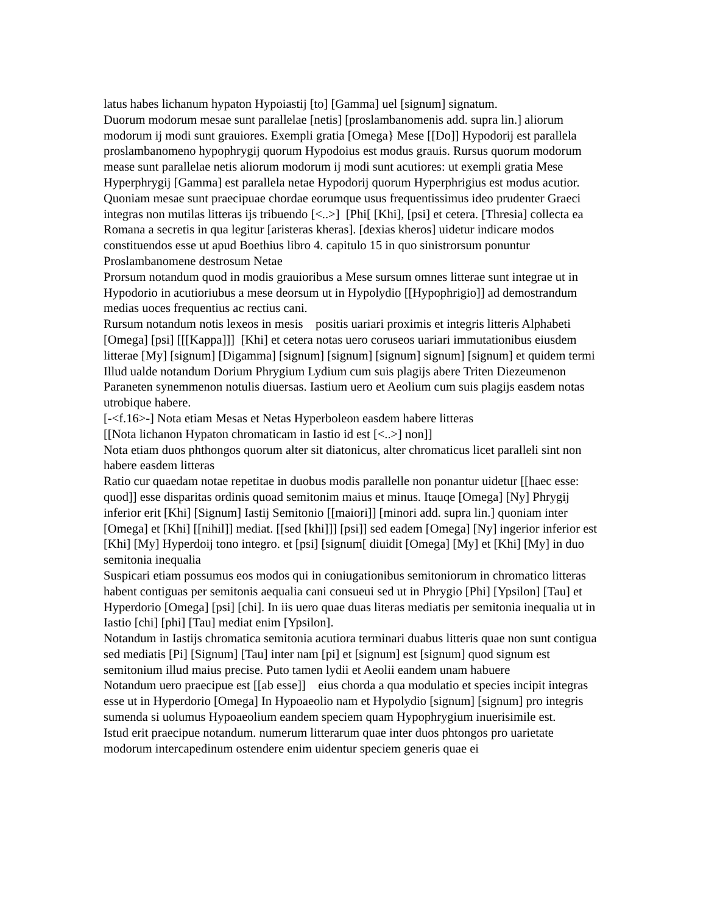latus habes lichanum hypaton Hypoiastij [to] [Gamma] uel [signum] signatum.
Duorum modorum mesae sunt parallelae [netis] [proslambanomenis add. supra lin.] aliorum modorum ij modi sunt grauiores. Exempli gratia [Omega} Mese [[Do]] Hypodorij est parallela proslambanomeno hypophrygij quorum Hypodoius est modus grauis. Rursus quorum modorum mease sunt parallelae netis aliorum modorum ij modi sunt acutiores: ut exempli gratia Mese Hyperphrygij [Gamma] est parallela netae Hypodorij quorum Hyperphrigius est modus acutior. Quoniam mesae sunt praecipuae chordae eorumque usus frequentissimus ideo prudenter Graeci integras non mutilas litteras ijs tribuendo [<..>] [Phi[ [Khi], [psi] et cetera. [Thresia] collecta ea Romana a secretis in qua legitur [aristeras kheras]. [dexias kheros] uidetur indicare modos constituendos esse ut apud Boethius libro 4. capitulo 15 in quo sinistrorsum ponuntur Proslambanomene destrosum Netae
Prorsum notandum quod in modis grauioribus a Mese sursum omnes litterae sunt integrae ut in Hypodorio in acutioriubus a mese deorsum ut in Hypolydio [[Hypophrigio]] ad demostrandum medias uoces frequentius ac rectius cani.
Rursum notandum notis lexeos in mesis positis uariari proximis et integris litteris Alphabeti [Omega] [psi] [[[Kappa]]] [Khi] et cetera notas uero coruseos uariari immutationibus eiusdem litterae [My] [signum] [Digamma] [signum] [signum] [signum] signum] [signum] et quidem termi
Illud ualde notandum Dorium Phrygium Lydium cum suis plagijs abere Triten Diezeumenon Paraneten synemmenon notulis diuersas. Iastium uero et Aeolium cum suis plagijs easdem notas utrobique habere.
[-<f.16>-] Nota etiam Mesas et Netas Hyperboleon easdem habere litteras
[[Nota lichanon Hypaton chromaticam in Iastio id est [<..>] non]]
Nota etiam duos phthongos quorum alter sit diatonicus, alter chromaticus licet paralleli sint non habere easdem litteras
Ratio cur quaedam notae repetitae in duobus modis parallelle non ponantur uidetur [[haec esse: quod]] esse disparitas ordinis quoad semitonim maius et minus. Itauqe [Omega] [Ny] Phrygij inferior erit [Khi] [Signum] Iastij Semitonio [[maiori]] [minori add. supra lin.] quoniam inter [Omega] et [Khi] [[nihil]] mediat. [[sed [khi]]] [psi]] sed eadem [Omega] [Ny] ingerior inferior est [Khi] [My] Hyperdoij tono integro. et [psi] [signum[ diuidit [Omega] [My] et [Khi] [My] in duo semitonia inequalia
Suspicari etiam possumus eos modos qui in coniugationibus semitoniorum in chromatico litteras habent contiguas per semitonis aequalia cani consueui sed ut in Phrygio [Phi] [Ypsilon] [Tau] et Hyperdorio [Omega] [psi] [chi]. In iis uero quae duas literas mediatis per semitonia inequalia ut in Iastio [chi] [phi] [Tau] mediat enim [Ypsilon].
Notandum in Iastijs chromatica semitonia acutiora terminari duabus litteris quae non sunt contigua sed mediatis [Pi] [Signum] [Tau] inter nam [pi] et [signum] est [signum] quod signum est semitonium illud maius precise. Puto tamen lydii et Aeolii eandem unam habuere
Notandum uero praecipue est [[ab esse]] eius chorda a qua modulatio et species incipit integras esse ut in Hyperdorio [Omega] In Hypoaeolio nam et Hypolydio [signum] [signum] pro integris sumenda si uolumus Hypoaeolium eandem speciem quam Hypophrygium inuerisimile est.
Istud erit praecipue notandum. numerum litterarum quae inter duos phtongos pro uarietate modorum intercapedinum ostendere enim uidentur speciem generis quae ei